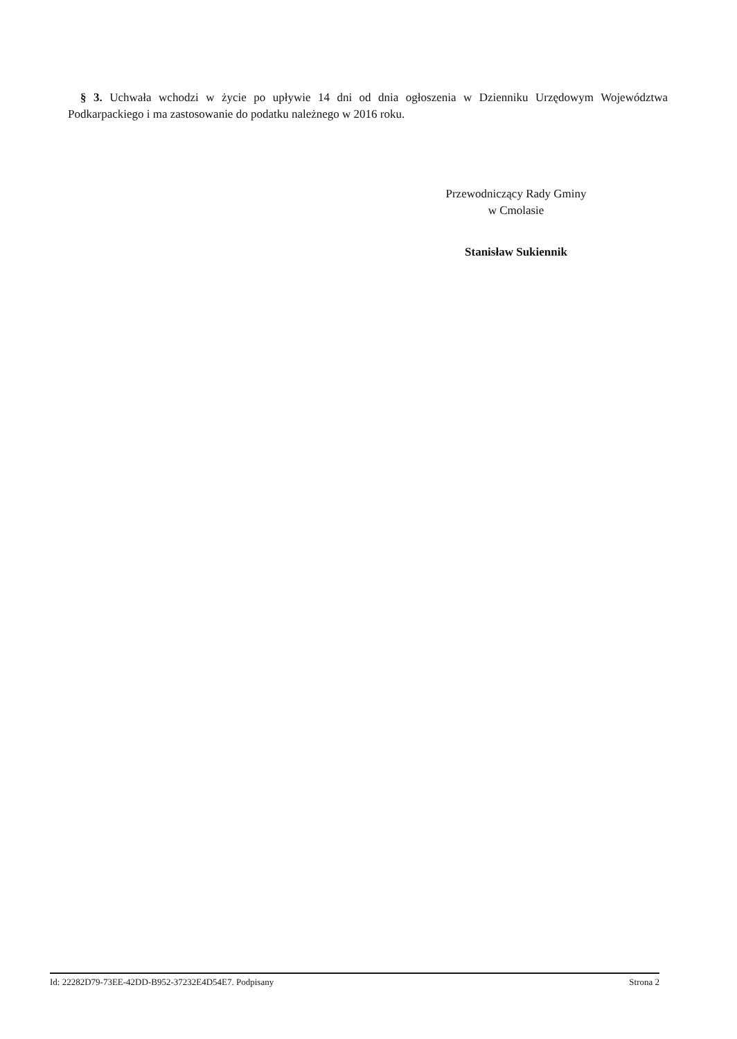§ 3. Uchwała wchodzi w życie po upływie 14 dni od dnia ogłoszenia w Dzienniku Urzędowym Województwa Podkarpackiego i ma zastosowanie do podatku należnego w 2016 roku.
Przewodniczący Rady Gminy
w Cmolasie
Stanisław Sukiennik
Id: 22282D79-73EE-42DD-B952-37232E4D54E7. Podpisany Strona 2